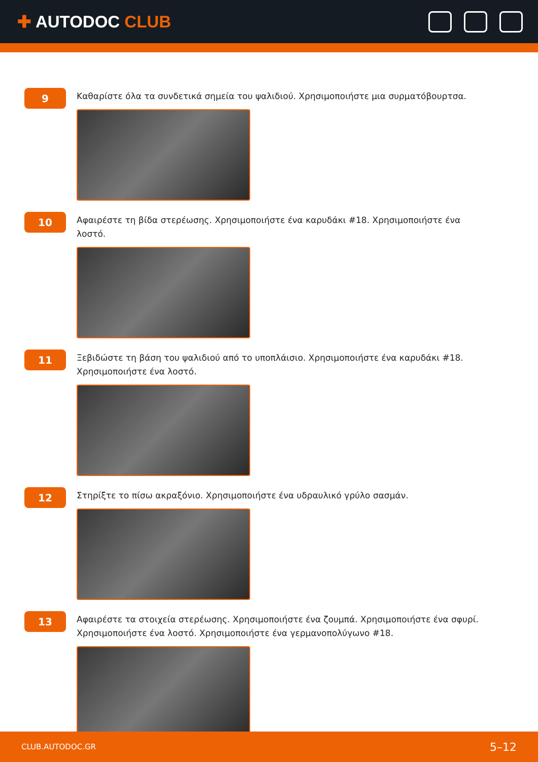✚ AUTODOC CLUB
9
Καθαρίστε όλα τα συνδετικά σημεία του ψαλιδιού. Χρησιμοποιήστε μια συρματόβουρτσα.
10
Αφαιρέστε τη βίδα στερέωσης. Χρησιμοποιήστε ένα καρυδάκι #18. Χρησιμοποιήστε ένα λοστό.
11
Ξεβιδώστε τη βάση του ψαλιδιού από το υποπλάισιο. Χρησιμοποιήστε ένα καρυδάκι #18. Χρησιμοποιήστε ένα λοστό.
12
Στηρίξτε το πίσω ακραξόνιο. Χρησιμοποιήστε ένα υδραυλικό γρύλο σασμάν.
13
Αφαιρέστε τα στοιχεία στερέωσης. Χρησιμοποιήστε ένα ζουμπά. Χρησιμοποιήστε ένα σφυρί. Χρησιμοποιήστε ένα λοστό. Χρησιμοποιήστε ένα γερμανοπολύγωνο #18.
CLUB.AUTODOC.GR 5–12